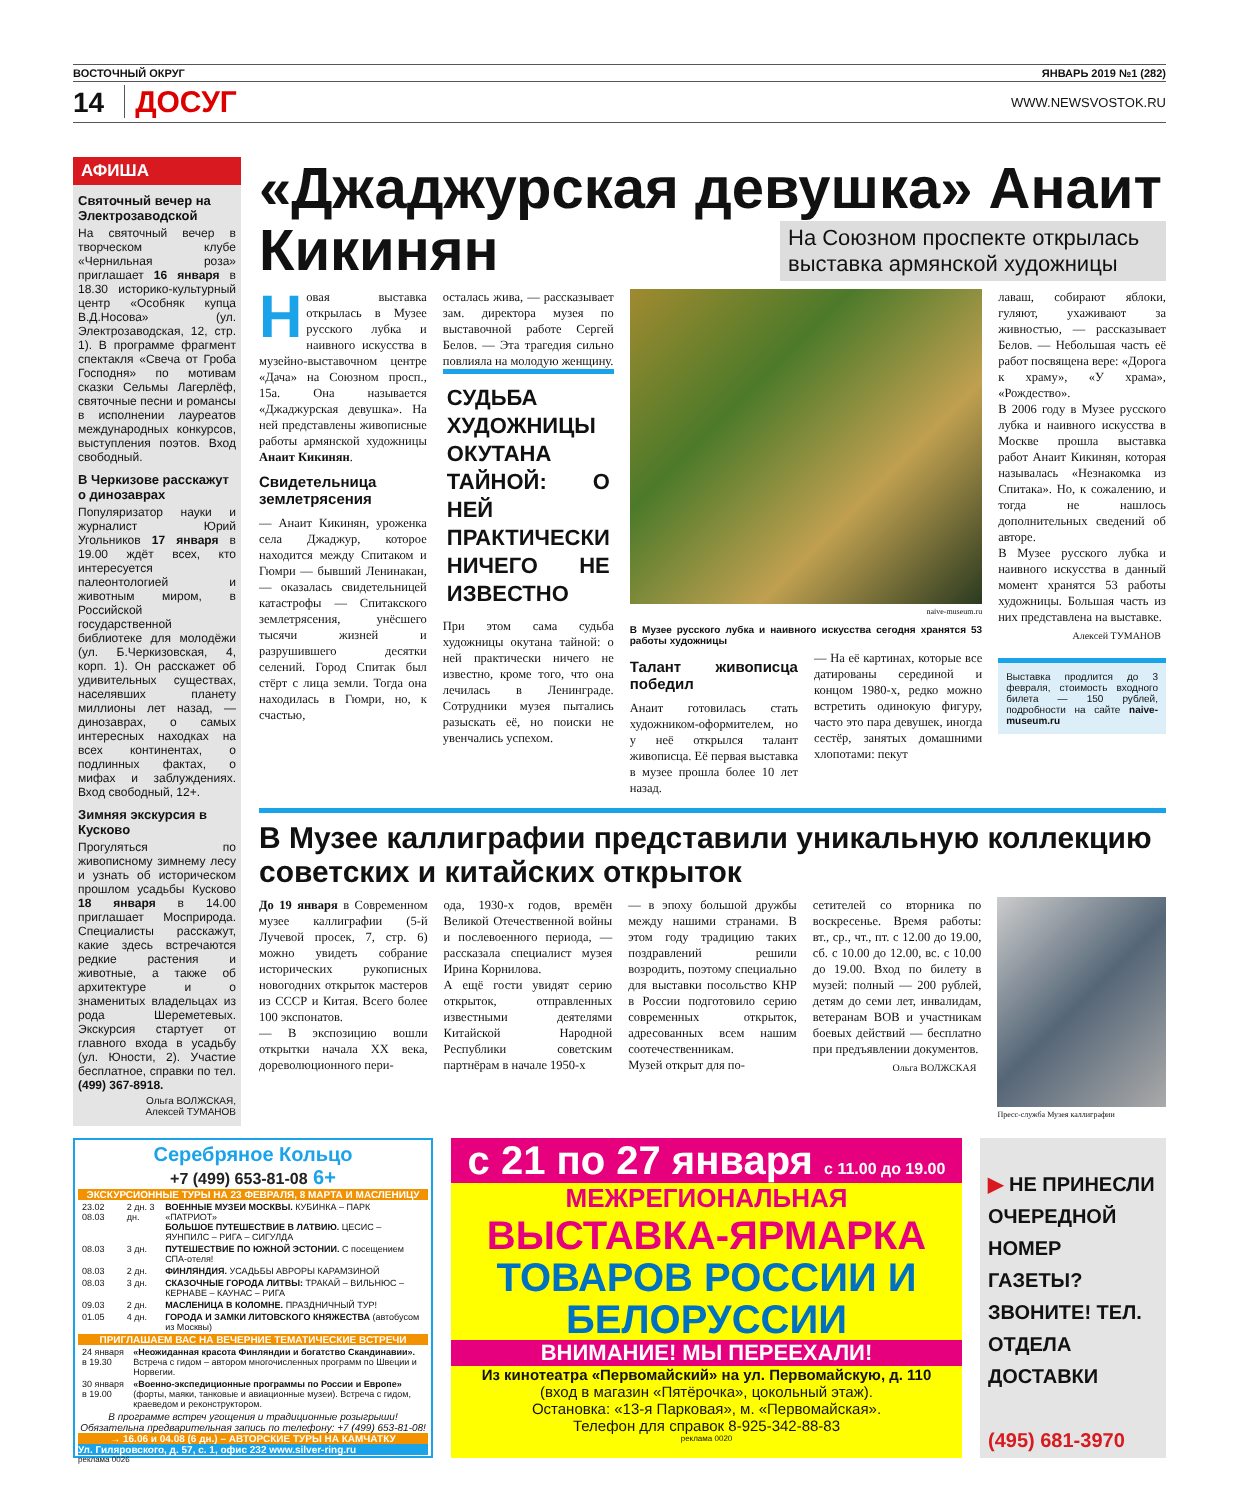ВОСТОЧНЫЙ ОКРУГ ЯНВАРЬ 2019 №1 (282)
14 ДОСУГ
WWW.NEWSVOSTOK.RU
АФИША
Святочный вечер на Электрозаводской
На святочный вечер в творческом клубе «Чернильная роза» приглашает 16 января в 18.30 историко-культурный центр «Особняк купца В.Д.Носова» (ул. Электрозаводская, 12, стр. 1). В программе фрагмент спектакля «Свеча от Гроба Господня» по мотивам сказки Сельмы Лагерлёф, святочные песни и романсы в исполнении лауреатов международных конкурсов, выступления поэтов. Вход свободный.
В Черкизове расскажут о динозаврах
Популяризатор науки и журналист Юрий Угольников 17 января в 19.00 ждёт всех, кто интересуется палеонтологией и животным миром, в Российской государственной библиотеке для молодёжи (ул. Б.Черкизовская, 4, корп. 1). Он расскажет об удивительных существах, населявших планету миллионы лет назад, — динозаврах, о самых интересных находках на всех континентах, о подлинных фактах, о мифах и заблуждениях. Вход свободный, 12+.
Зимняя экскурсия в Кусково
Прогуляться по живописному зимнему лесу и узнать об историческом прошлом усадьбы Кусково 18 января в 14.00 приглашает Мосприрода. Специалисты расскажут, какие здесь встречаются редкие растения и животные, а также об архитектуре и о знаменитых владельцах из рода Шереметевых. Экскурсия стартует от главного входа в усадьбу (ул. Юности, 2). Участие бесплатное, справки по тел. (499) 367-8918.
Ольга ВОЛЖСКАЯ,
Алексей ТУМАНОВ
«Джаджурская девушка» Анаит Кикинян
На Союзном проспекте открылась выставка армянской художницы
Новая выставка открылась в Музее русского лубка и наивного искусства в музейно-выставочном центре «Дача» на Союзном просп., 15а. Она называется «Джаджурская девушка». На ней представлены живописные работы армянской художницы Анаит Кикинян.
Свидетельница землетрясения
— Анаит Кикинян, уроженка села Джаджур, которое находится между Спитаком и Гюмри — бывший Ленинакан, — оказалась свидетельницей катастрофы — Спитакского землетрясения, унёсшего тысячи жизней и разрушившего десятки селений. Город Спитак был стёрт с лица земли. Тогда она находилась в Гюмри, но, к счастью,
осталась жива, — рассказывает зам. директора музея по выставочной работе Сергей Белов. — Эта трагедия сильно повлияла на молодую женщину.
СУДЬБА ХУДОЖНИЦЫ ОКУТАНА ТАЙНОЙ: О НЕЙ ПРАКТИЧЕСКИ НИЧЕГО НЕ ИЗВЕСТНО
При этом сама судьба художницы окутана тайной: о ней практически ничего не известно, кроме того, что она лечилась в Ленинграде. Сотрудники музея пытались разыскать её, но поиски не увенчались успехом.
naive-museum.ru
В Музее русского лубка и наивного искусства сегодня хранятся 53 работы художницы
Талант живописца победил
Анаит готовилась стать художником-оформителем, но у неё открылся талант живописца. Её первая выставка в музее прошла более 10 лет назад.
— На её картинах, которые все датированы серединой и концом 1980-х, редко можно встретить одинокую фигуру, часто это пара девушек, иногда сестёр, занятых домашними хлопотами: пекут
лаваш, собирают яблоки, гуляют, ухаживают за живностью, — рассказывает Белов. — Небольшая часть её работ посвящена вере: «Дорога к храму», «У храма», «Рождество».
В 2006 году в Музее русского лубка и наивного искусства в Москве прошла выставка работ Анаит Кикинян, которая называлась «Незнакомка из Спитака». Но, к сожалению, и тогда не нашлось дополнительных сведений об авторе.
В Музее русского лубка и наивного искусства в данный момент хранятся 53 работы художницы. Большая часть из них представлена на выставке.
Алексей ТУМАНОВ
Выставка продлится до 3 февраля, стоимость входного билета — 150 рублей, подробности на сайте naive-museum.ru
В Музее каллиграфии представили уникальную коллекцию советских и китайских открыток
До 19 января в Современном музее каллиграфии (5-й Лучевой просек, 7, стр. 6) можно увидеть собрание исторических рукописных новогодних открыток мастеров из СССР и Китая. Всего более 100 экспонатов.
— В экспозицию вошли открытки начала XX века, дореволюционного пери-
ода, 1930-х годов, времён Великой Отечественной войны и послевоенного периода, — рассказала специалист музея Ирина Корнилова.
А ещё гости увидят серию открыток, отправленных известными деятелями Китайской Народной Республики советским партнёрам в начале 1950-х
— в эпоху большой дружбы между нашими странами. В этом году традицию таких поздравлений решили возродить, поэтому специально для выставки посольство КНР в России подготовило серию современных открыток, адресованных всем нашим соотечественникам.
Музей открыт для по-
сетителей со вторника по воскресенье. Время работы: вт., ср., чт., пт. с 12.00 до 19.00, сб. с 10.00 до 12.00, вс. с 10.00 до 19.00. Вход по билету в музей: полный — 200 рублей, детям до семи лет, инвалидам, ветеранам ВОВ и участникам боевых действий — бесплатно при предъявлении документов.
Ольга ВОЛЖСКАЯ
Пресс-служба Музея каллиграфии
Серебряное Кольцо
+7 (499) 653-81-08 6+
ЭКСКУРСИОННЫЕ ТУРЫ НА 23 ФЕВРАЛЯ, 8 МАРТА И МАСЛЕНИЦУ
| 23.02 08.03 | 2 дн. 3 дн. | ВОЕННЫЕ МУЗЕИ МОСКВЫ. КУБИНКА – ПАРК «ПАТРИОТ» БОЛЬШОЕ ПУТЕШЕСТВИЕ В ЛАТВИЮ. ЦЕСИС – ЯУНПИЛС – РИГА – СИГУЛДА |
| 08.03 | 3 дн. | ПУТЕШЕСТВИЕ ПО ЮЖНОЙ ЭСТОНИИ. С посещением СПА-отеля! |
| 08.03 | 2 дн. | ФИНЛЯНДИЯ. УСАДЬБЫ АВРОРЫ КАРАМЗИНОЙ |
| 08.03 | 3 дн. | СКАЗОЧНЫЕ ГОРОДА ЛИТВЫ: ТРАКАЙ – ВИЛЬНЮС – КЕРНАВЕ – КАУНАС – РИГА |
| 09.03 | 2 дн. | МАСЛЕНИЦА В КОЛОМНЕ. ПРАЗДНИЧНЫЙ ТУР! |
| 01.05 | 4 дн. | ГОРОДА И ЗАМКИ ЛИТОВСКОГО КНЯЖЕСТВА (автобусом из Москвы) |
ПРИГЛАШАЕМ ВАС НА ВЕЧЕРНИЕ ТЕМАТИЧЕСКИЕ ВСТРЕЧИ
| 24 января в 19.30 | «Неожиданная красота Финляндии и богатство Скандинавии». Встреча с гидом – автором многочисленных программ по Швеции и Норвегии. |
| 30 января в 19.00 | «Военно-экспедиционные программы по России и Европе» (форты, маяки, танковые и авиационные музеи). Встреча с гидом, краеведом и реконструктором. |
В программе встреч угощения и традиционные розыгрыши!
Обязательна предварительная запись по телефону: +7 (499) 653-81-08!
→ 16.06 и 04.08 (6 дн.) – АВТОРСКИЕ ТУРЫ НА КАМЧАТКУ
Ул. Гиляровского, д. 57, с. 1, офис 232 www.silver-ring.ru
реклама 0026
с 21 по 27 января с 11.00 до 19.00
МЕЖРЕГИОНАЛЬНАЯ
ВЫСТАВКА-ЯРМАРКА
ТОВАРОВ РОССИИ И БЕЛОРУССИИ
ВНИМАНИЕ! МЫ ПЕРЕЕХАЛИ!
Из кинотеатра «Первомайский» на ул. Первомайскую, д. 110
(вход в магазин «Пятёрочка», цокольный этаж).
Остановка: «13-я Парковая», м. «Первомайская».
Телефон для справок 8-925-342-88-83
реклама 0020
▶ НЕ ПРИНЕСЛИ ОЧЕРЕДНОЙ НОМЕР ГАЗЕТЫ? ЗВОНИТЕ! ТЕЛ. ОТДЕЛА ДОСТАВКИ
(495) 681-3970